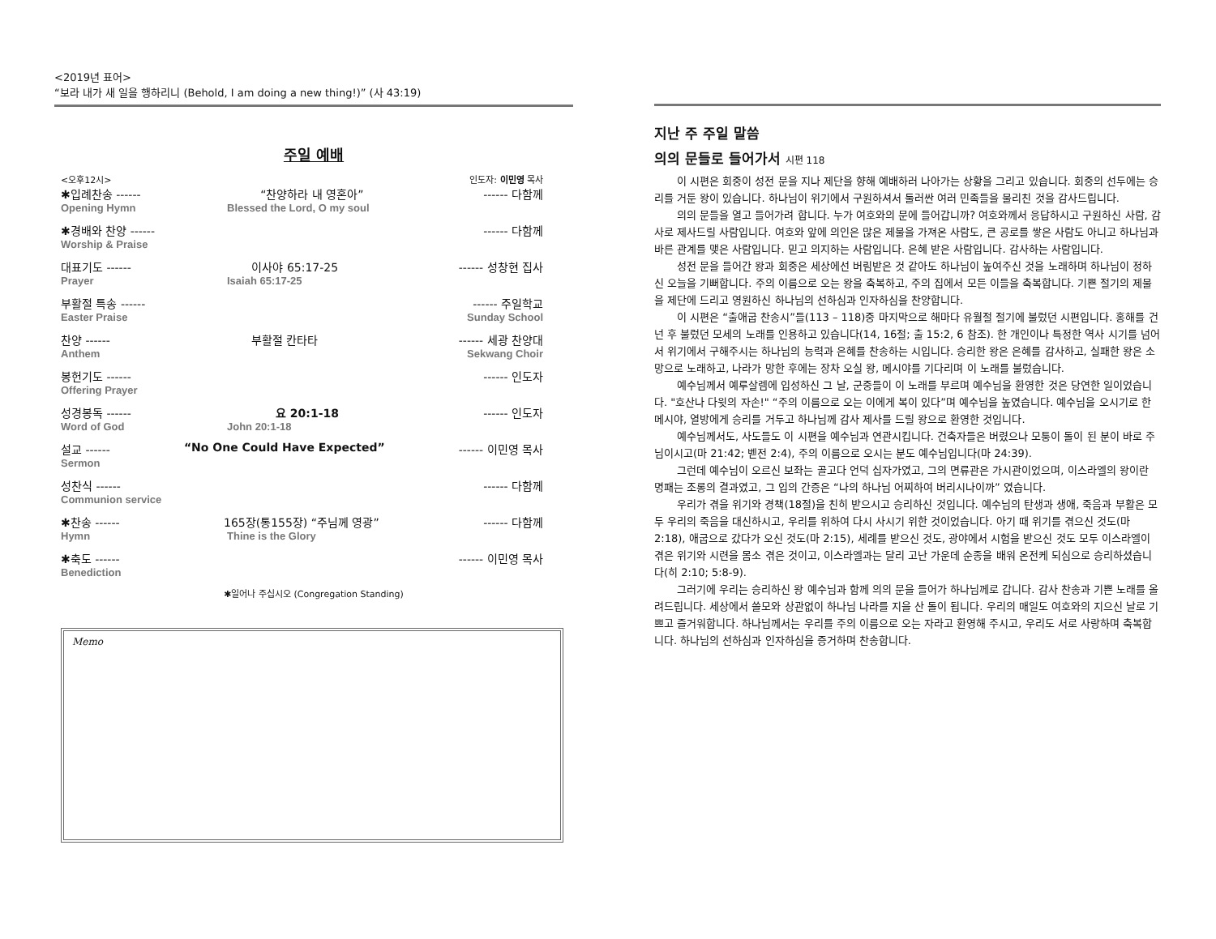<2019년 표어>
“보라 내가 새 일을 행하리니 (Behold, I am doing a new thing!)” (사 43:19)
주일 예배
<오후12시> 인도자: 이민영 목사
✱입례찬송 ------ “찬양하라 내 영혼아” ------ 다함께
Opening Hymn Blessed the Lord, O my soul
✱경배와 찬양 ------ ------ 다함께
Worship & Praise
대표기도 ------ 이사야 65:17-25 ------ 성창현 집사
Prayer Isaiah 65:17-25
부활절 특송 ------ ------ 주일학교
Easter Praise Sunday School
찬양 ------ 부활절 칸타타 ------ 세광 찬양대
Anthem Sekwang Choir
봉헌기도 ------ ------ 인도자
Offering Prayer
성경봉독 ------ 요 20:1-18 ------ 인도자
Word of God John 20:1-18
설교 ------ “No One Could Have Expected” ------ 이민영 목사
Sermon
성찬식 ------ ------ 다함께
Communion service
✱찬송 ------ 165장(통155장) “주님께 영광” ------ 다함께
Hymn Thine is the Glory
✱축도 ------ ------ 이민영 목사
Benediction
✱일어나 주십시오 (Congregation Standing)
Memo
지난 주 주일 말씀
의의 문들로 들어가서 시편 118
이 시편은 회중이 성전 문을 지나 제단을 향해 예배하러 나아가는 상황을 그리고 있습니다. 회중의 선두에는 승리를 거둔 왕이 있습니다. 하나님이 위기에서 구원하셔서 둘러싼 여러 민족들을 물리친 것을 감사드립니다.
의의 문들을 열고 들어가려 합니다. 누가 여호와의 문에 들어갑니까? 여호와께서 응답하시고 구원하신 사람, 감사로 제사드릴 사람입니다. 여호와 앞에 의인은 많은 제물을 가져온 사람도, 큰 공로를 쌓은 사람도 아니고 하나님과 바른 관계를 맺은 사람입니다. 믿고 의지하는 사람입니다. 은혜 받은 사람입니다. 감사하는 사람입니다.
성전 문을 들어간 왕과 회중은 세상에선 버림받은 것 같아도 하나님이 높여주신 것을 노래하며 하나님이 정하신 오늘을 기뻐합니다. 주의 이름으로 오는 왕을 축복하고, 주의 집에서 모든 이들을 축복합니다. 기쁜 절기의 제물을 제단에 드리고 영원하신 하나님의 선하심과 인자하심을 찬양합니다.
이 시편은 “출애굽 찬송시”들(113 – 118)중 마지막으로 해마다 유월절 절기에 불렀던 시편입니다. 홍해를 건넌 후 불렀던 모세의 노래를 인용하고 있습니다(14, 16절; 출 15:2, 6 참조). 한 개인이나 특정한 역사 시기를 넘어서 위기에서 구해주시는 하나님의 능력과 은혜를 찬송하는 시입니다. 승리한 왕은 은혜를 감사하고, 실패한 왕은 소망으로 노래하고, 나라가 망한 후에는 장차 오실 왕, 메시야를 기다리며 이 노래를 불렀습니다.
예수님께서 예루살렘에 입성하신 그 날, 군중들이 이 노래를 부르며 예수님을 환영한 것은 당연한 일이었습니다. "호산나 다윗의 자손!" “주의 이름으로 오는 이에게 복이 있다”며 예수님을 높였습니다. 예수님을 오시기로 한 메시야, 열방에게 승리를 거두고 하나님께 감사 제사를 드릴 왕으로 환영한 것입니다.
예수님께서도, 사도들도 이 시편을 예수님과 연관시킵니다. 건축자들은 버렸으나 모퉁이 돌이 된 분이 바로 주님이시고(마 21:42; 벧전 2:4), 주의 이름으로 오시는 분도 예수님입니다(마 24:39).
그런데 예수님이 오르신 보좌는 골고다 언덕 십자가였고, 그의 면류관은 가시관이었으며, 이스라엘의 왕이란 명패는 조롱의 결과였고, 그 입의 간증은 “나의 하나님 어찌하여 버리시나이까” 였습니다.
우리가 겪을 위기와 경책(18절)을 친히 받으시고 승리하신 것입니다. 예수님의 탄생과 생애, 죽음과 부활은 모두 우리의 죽음을 대신하시고, 우리를 위하여 다시 사시기 위한 것이었습니다. 아기 때 위기를 겪으신 것도(마 2:18), 애굽으로 갔다가 오신 것도(마 2:15), 세례를 받으신 것도, 광야에서 시험을 받으신 것도 모두 이스라엘이 겪은 위기와 시련을 몸소 겪은 것이고, 이스라엘과는 달리 고난 가운데 순종을 배워 온전케 되심으로 승리하셨습니다(히 2:10; 5:8-9).
그러기에 우리는 승리하신 왕 예수님과 함께 의의 문을 들어가 하나님께로 갑니다. 감사 찬송과 기쁜 노래를 올려드립니다. 세상에서 쓸모와 상관없이 하나님 나라를 지을 산 돌이 됩니다. 우리의 매일도 여호와의 지으신 날로 기쁘고 즐거워합니다. 하나님께서는 우리를 주의 이름으로 오는 자라고 환영해 주시고, 우리도 서로 사랑하며 축복합니다. 하나님의 선하심과 인자하심을 증거하며 찬송합니다.